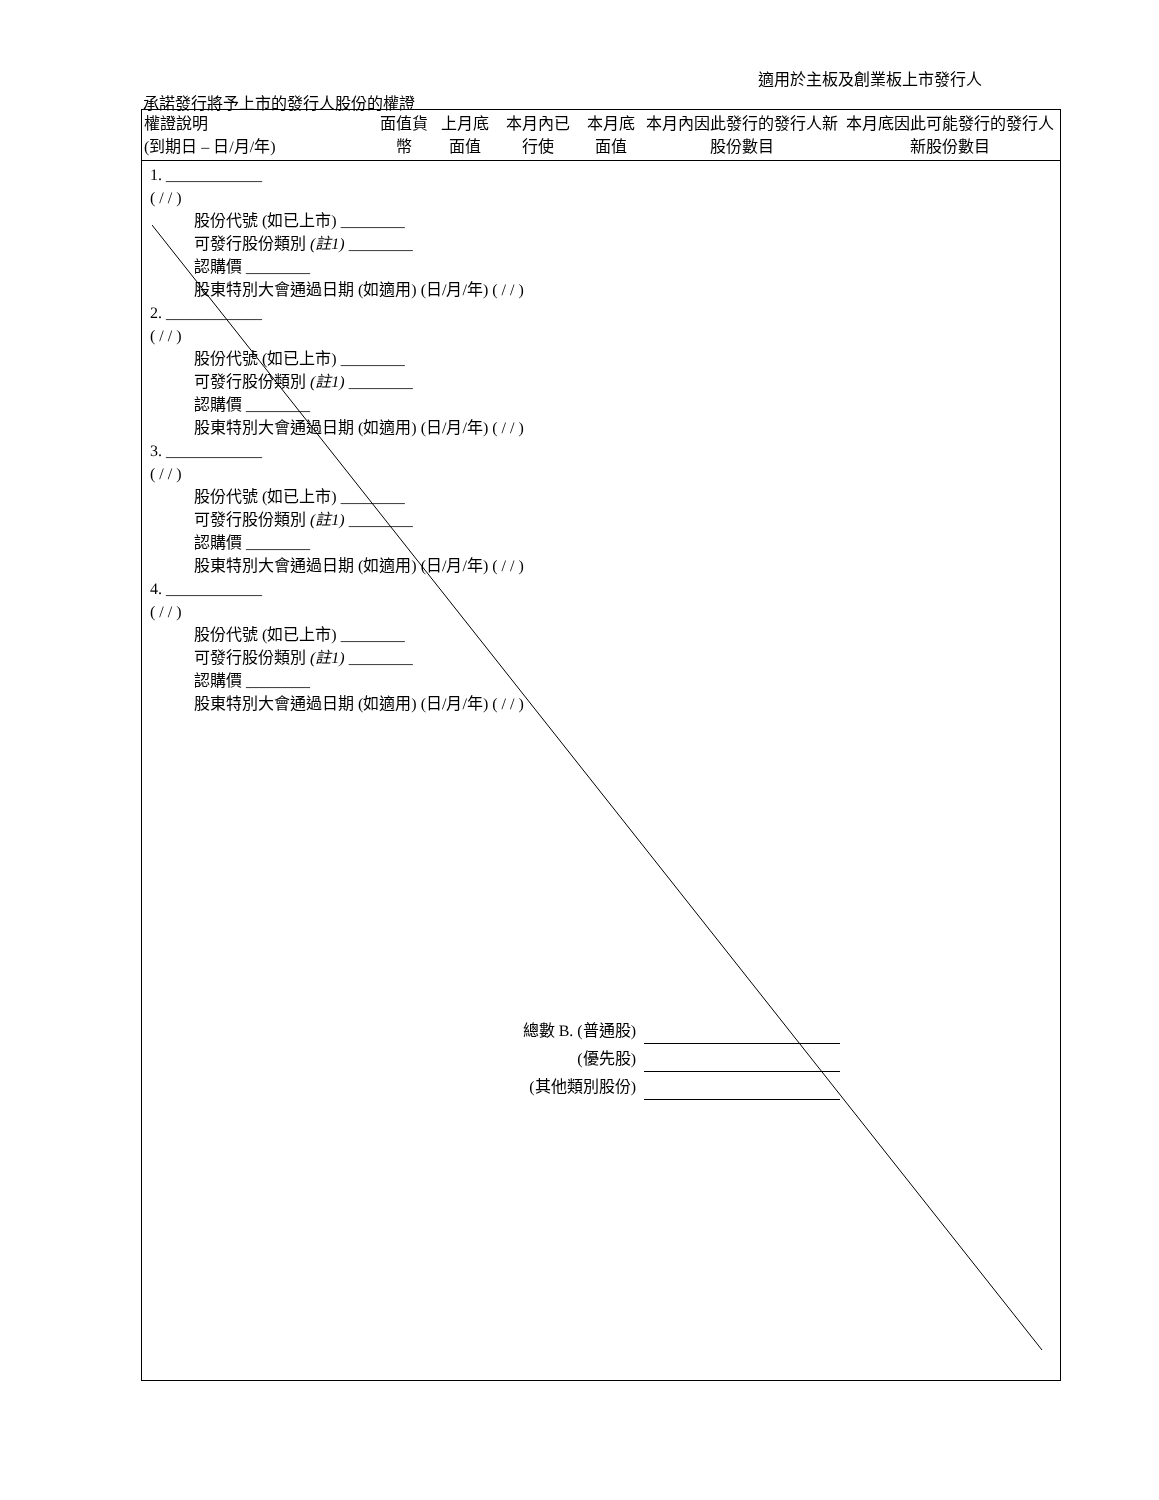適用於主板及創業板上市發行人
承諾發行將予上市的發行人股份的權證
| 權證說明 (到期日 – 日/月/年) | 面值貨幣 | 上月底面值 | 本月內已行使 | 本月底面值 | 本月內因此發行的發行人新股份數目 | 本月底因此可能發行的發行人新股份數目 |
| --- | --- | --- | --- | --- | --- | --- |
| 1. ____________ ( / / ) 股份代號 (如已上市) ________ 可發行股份類別 (註1) ________ 認購價 ________ 股東特別大會通過日期 (如適用) (日/月/年) ( / / ) 2. ____________ ( / / ) 股份代號 (如已上市) ________ 可發行股份類別 (註1) ________ 認購價 ________ 股東特別大會通過日期 (如適用) (日/月/年) ( / / ) 3. ____________ ( / / ) 股份代號 (如已上市) ________ 可發行股份類別 (註1) ________ 認購價 ________ 股東特別大會通過日期 (如適用) (日/月/年) ( / / ) 4. ____________ ( / / ) 股份代號 (如已上市) ________ 可發行股份類別 (註1) ________ 認購價 ________ 股東特別大會通過日期 (如適用) (日/月/年) ( / / ) | | | | | | |
| 總數 B. (普通股) | | | | | | |
| (優先股) | | | | | | |
| (其他類別股份) | | | | | | |